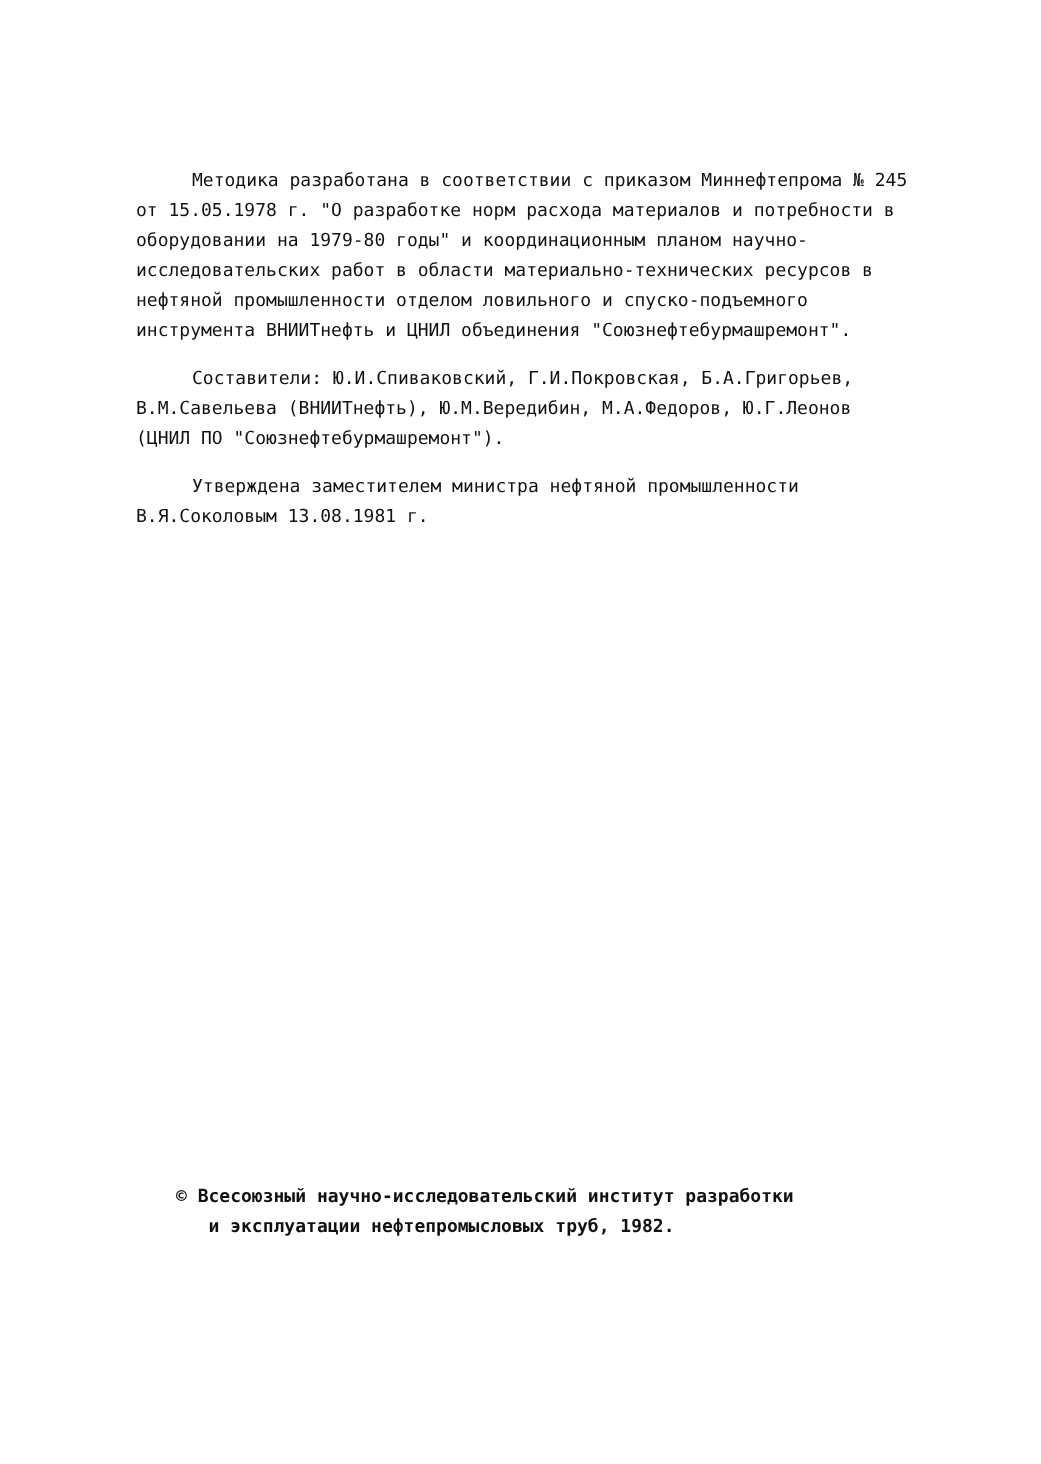Методика разработана в соответствии с приказом Миннефтепрома № 245 от 15.05.1978 г. "О разработке норм расхода материалов и потребности в оборудовании на 1979-80 годы" и координационным планом научно-исследовательских работ в области материально-технических ресурсов в нефтяной промышленности отделом ловильного и спуско-подъемного инструмента ВНИИТнефть и ЦНИЛ объединения "Союзнефтебурмашремонт".
Составители: Ю.И.Спиваковский, Г.И.Покровская, Б.А.Григорьев, В.М.Савельева (ВНИИТнефть), Ю.М.Вередибин, М.А.Федоров, Ю.Г.Леонов (ЦНИЛ ПО "Союзнефтебурмашремонт").
Утверждена заместителем министра нефтяной промышленности В.Я.Соколовым 13.08.1981 г.
© Всесоюзный научно-исследовательский институт разработки
и эксплуатации нефтепромысловых труб, 1982.